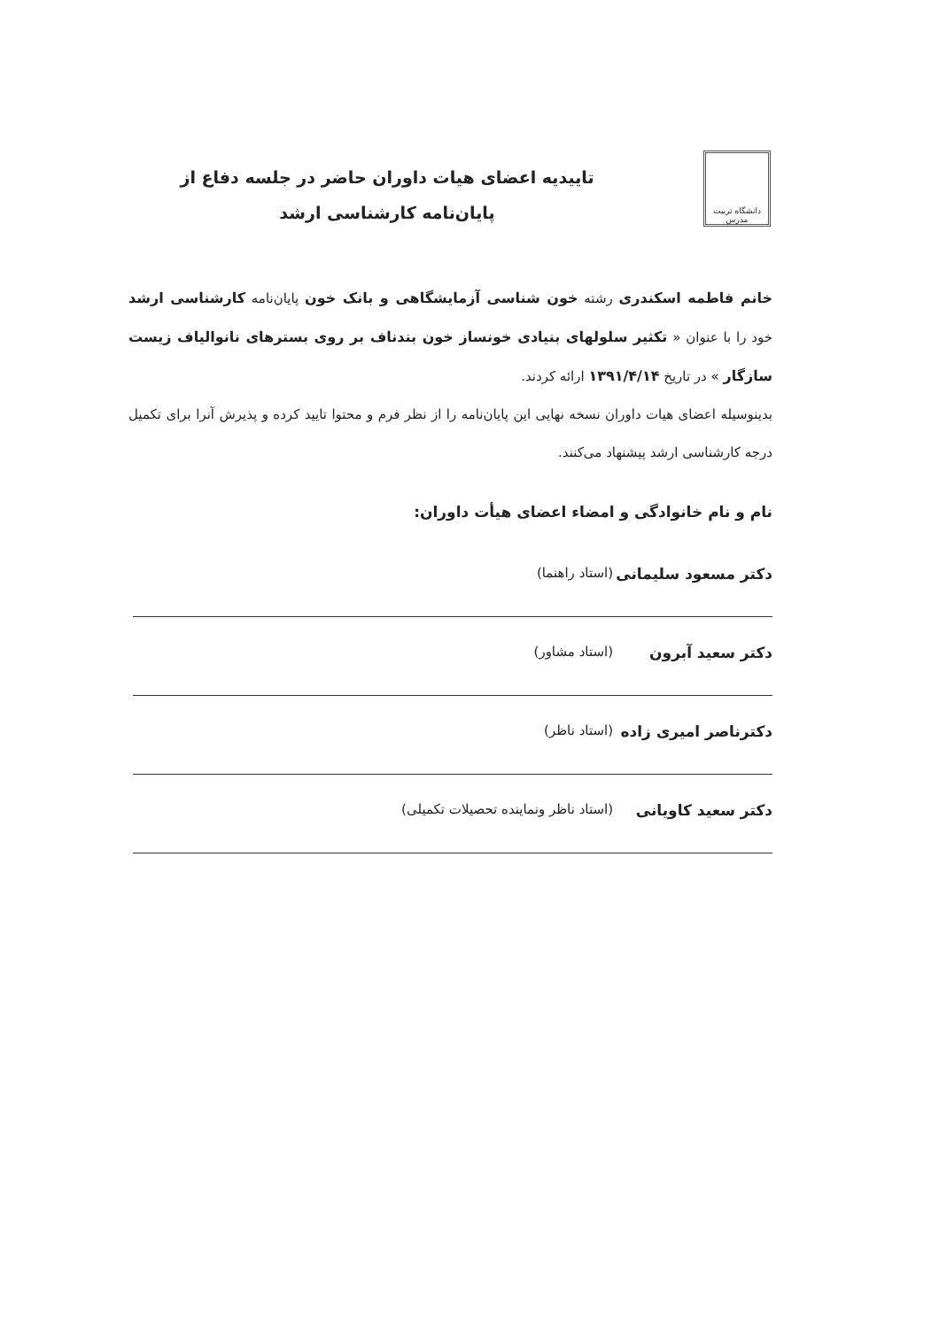دانشگاه تربیت مدرس
تاییدیه اعضای هیات داوران حاضر در جلسه دفاع از
پایان‌نامه کارشناسی ارشد
خانم فاطمه اسکندری رشته خون شناسی آزمایشگاهی و بانک خون پایان‌نامه کارشناسی ارشد خود را با عنوان « تکثیر سلولهای بنیادی خونساز خون بندناف بر روی بسترهای نانوالیاف زیست سازگار » در تاریخ ۱۳۹۱/۴/۱۴ ارائه کردند.
بدینوسیله اعضای هیات داوران نسخه نهایی این پایان‌نامه را از نظر فرم و محتوا تایید کرده و پذیرش آنرا برای تکمیل درجه کارشناسی ارشد پیشنهاد می‌کنند.
نام و نام خانوادگی و امضاء اعضای هیأت داوران:
دکتر مسعود سلیمانی (استاد راهنما)
دکتر سعید آبرون (استاد مشاور)
دکترناصر امیری زاده (استاد ناظر)
دکتر سعید کاویانی (استاد ناظر ونماینده تحصیلات تکمیلی)